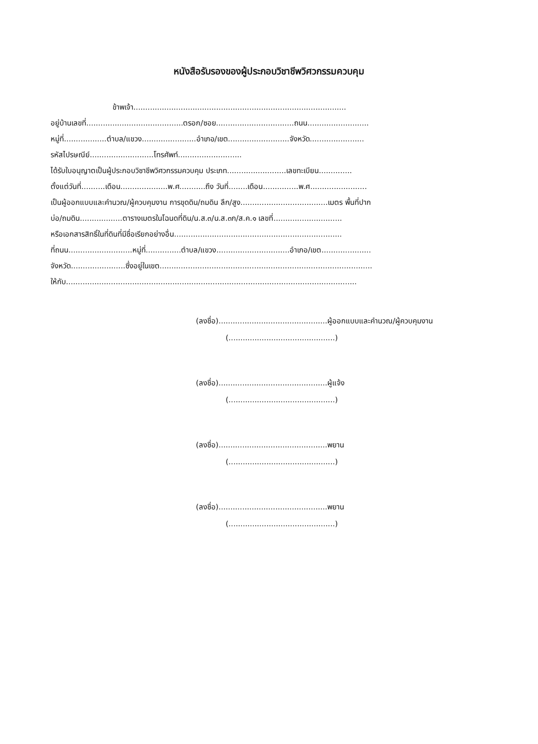หนังสือรับรองของผู้ประกอบวิชาชีพวิศวกรรมควบคุม
ข้าพเจ้า..........................................................................................
อยู่บ้านเลขที่.........................................ตรอก/ซอย.................................ถนน..........................
หมู่ที่..................ตำบล/แขวง.......................อำเภอ/เขต..........................จังหวัด.......................
รหัสไปรษณีย์...........................โทรศัพท์...........................
ได้รับใบอนุญาตเป็นผู้ประกอบวิชาชีพวิศวกรรมควบคุม ประเภท.........................เลขทะเบียน..............
ตั้งแต่วันที่..........เดือน....................พ.ศ...........ถึง วันที่........เดือน...............พ.ศ........................
เป็นผู้ออกแบบและคำนวณ/ผู้ควบคุมงาน การขุดดิน/ถมดิน ลึก/สูง.....................................เมตร พื้นที่ปาก
บ่อ/ถมดิน..................ตารางเมตรในโฉนดที่ดิน/น.ส.๓/น.ส.๓ก/ส.ค.๑ เลขที่.............................
หรือเอกสารสิทธิ์ในที่ดินที่มีชื่อเรียกอย่างอื่น.......................................................................
ที่ถนน...........................หมู่ที่...............ตำบล/แขวง...............................อำเภอ/เขต.....................
จังหวัด.......................ซึ่งอยู่ในเขต..........................................................................................
ให้กับ...........................................................................................................................
(ลงชื่อ)..............................................ผู้ออกแบบและคำนวณ/ผู้ควบคุมงาน
(.............................................)
(ลงชื่อ)..............................................ผู้แจ้ง
(.............................................)
(ลงชื่อ)..............................................พยาน
(.............................................)
(ลงชื่อ)..............................................พยาน
(.............................................)